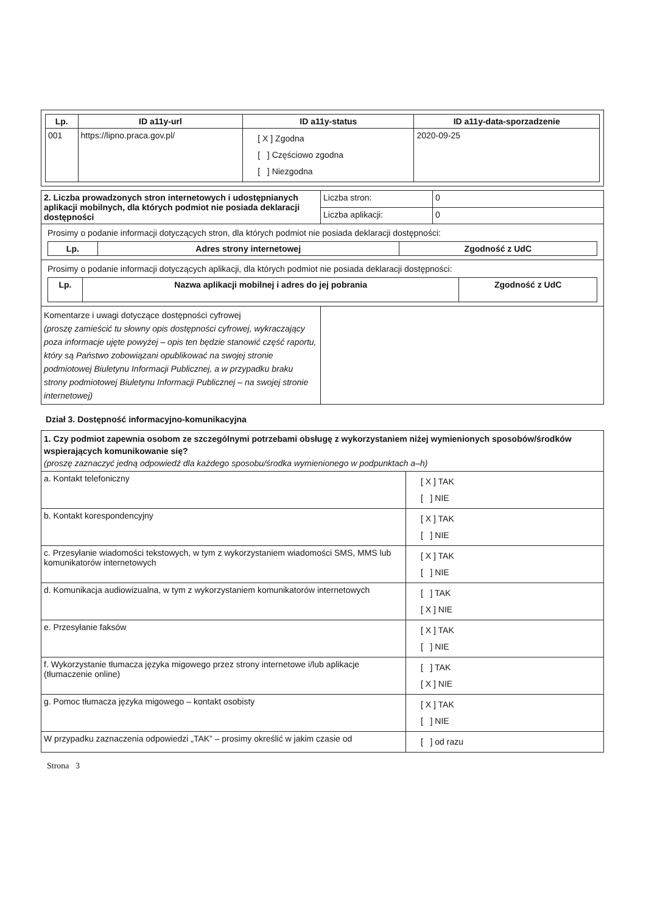| Lp. | ID a11y-url | ID a11y-status | ID a11y-data-sporzadzenie |
| --- | --- | --- | --- |
| 001 | https://lipno.praca.gov.pl/ | [ X ] Zgodna [ ] Częściowo zgodna [ ] Niezgodna | 2020-09-25 |
| 2. Liczba prowadzonych stron internetowych i udostępnianych aplikacji mobilnych, dla których podmiot nie posiada deklaracji dostępności | Liczba stron: | 0 |
| | Liczba aplikacji: | 0 |
| Prosimy o podanie informacji dotyczących stron, dla których podmiot nie posiada deklaracji dostępności: / Lp. / Adres strony internetowej / Zgodność z UdC / / --- / --- / --- / | | |
| Prosimy o podanie informacji dotyczących aplikacji, dla których podmiot nie posiada deklaracji dostępności: / Lp. / Nazwa aplikacji mobilnej i adres do jej pobrania / Zgodność z UdC / / --- / --- / --- / | | |
| Komentarze i uwagi dotyczące dostępności cyfrowej (proszę zamieścić tu słowny opis dostępności cyfrowej, wykraczający poza informacje ujęte powyżej – opis ten będzie stanowić część raportu, który są Państwo zobowiązani opublikować na swojej stronie podmiotowej Biuletynu Informacji Publicznej, a w przypadku braku strony podmiotowej Biuletynu Informacji Publicznej – na swojej stronie internetowej) | | |
Dział 3. Dostępność informacyjno-komunikacyjna
| 1. Czy podmiot zapewnia osobom ze szczególnymi potrzebami obsługę z wykorzystaniem niżej wymienionych sposobów/środków wspierających komunikowanie się? (proszę zaznaczyć jedną odpowiedź dla każdego sposobu/środka wymienionego w podpunktach a–h) | |
| a. Kontakt telefoniczny | [ X ] TAK [ ] NIE |
| b. Kontakt korespondencyjny | [ X ] TAK [ ] NIE |
| c. Przesyłanie wiadomości tekstowych, w tym z wykorzystaniem wiadomości SMS, MMS lub komunikatorów internetowych | [ X ] TAK [ ] NIE |
| d. Komunikacja audiowizualna, w tym z wykorzystaniem komunikatorów internetowych | [ ] TAK [ X ] NIE |
| e. Przesyłanie faksów | [ X ] TAK [ ] NIE |
| f. Wykorzystanie tłumacza języka migowego przez strony internetowe i/lub aplikacje (tłumaczenie online) | [ ] TAK [ X ] NIE |
| g. Pomoc tłumacza języka migowego – kontakt osobisty | [ X ] TAK [ ] NIE |
| W przypadku zaznaczenia odpowiedzi „TAK” – prosimy określić w jakim czasie od | [ ] od razu |
Strona 3